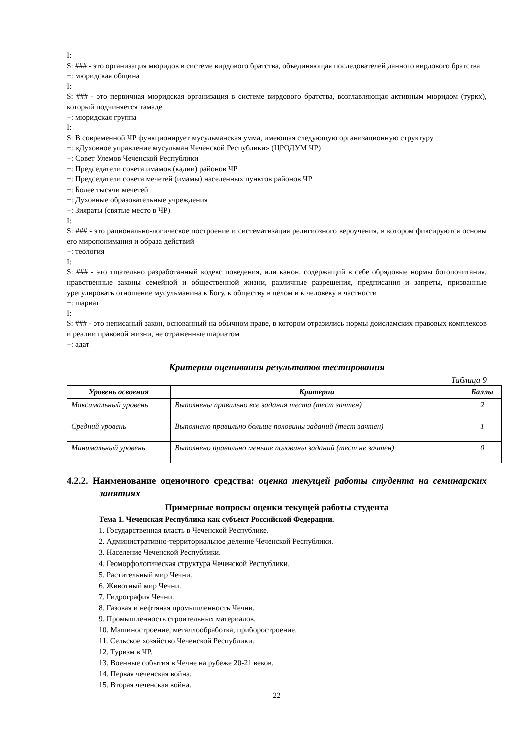I:
S: ### - это организация мюридов в системе вирдового братства, объединяющая последователей данного вирдового братства
+: мюридская община
I:
S: ### - это первичная мюридская организация в системе вирдового братства, возглавляющая активным мюридом (туркх), который подчиняется тамаде
+: мюридская группа
I:
S: В современной ЧР функционирует мусульманская умма, имеющая следующую организационную структуру
+: «Духовное управление мусульман Чеченской Республики» (ЦРОДУМ ЧР)
+: Совет Улемов Чеченской Республики
+: Председатели совета имамов (кадии) районов ЧР
+: Председатели совета мечетей (имамы) населенных пунктов районов ЧР
+: Более тысячи мечетей
+: Духовные образовательные учреждения
+: Зияраты (святые место в ЧР)
I:
S: ### - это рационально-логическое построение и систематизация религиозного вероучения, в котором фиксируются основы его миропонимания и образа действий
+: теология
I:
S: ### - это тщательно разработанный кодекс поведения, или канон, содержащий в себе обрядовые нормы богопочитания, нравственные законы семейной и общественной жизни, различные разрешения, предписания и запреты, призванные урегулировать отношение мусульманина к Богу, к обществу в целом и к человеку в частности
+: шариат
I:
S: ### - это неписаный закон, основанный на обычном праве, в котором отразились нормы доисламских правовых комплексов и реалии правовой жизни, не отраженные шариатом
+: адат
Критерии оценивания результатов тестирования
Таблица 9
| Уровень освоения | Критерии | Баллы |
| --- | --- | --- |
| Максимальный уровень | Выполнены правильно все задания теста (тест зачтен) | 2 |
| Средний уровень | Выполнено правильно больше половины заданий (тест зачтен) | 1 |
| Минимальный уровень | Выполнено правильно меньше половины заданий (тест не зачтен) | 0 |
4.2.2. Наименование оценочного средства: оценка текущей работы студента на семинарских занятиях
Примерные вопросы оценки текущей работы студента
Тема 1. Чеченская Республика как субъект Российской Федерации.
1. Государственная власть в Чеченской Республике.
2. Административно-территориальное деление Чеченской Республики.
3. Население Чеченской Республики.
4. Геоморфологическая структура Чеченской Республики.
5. Растительный мир Чечни.
6. Животный мир Чечни.
7. Гидрография Чечни.
8. Газовая и нефтяная промышленность Чечни.
9. Промышленность строительных материалов.
10. Машиностроение, металлообработка, приборостроение.
11. Сельское хозяйство Чеченской Республики.
12. Туризм в ЧР.
13. Военные события в Чечне на рубеже 20-21 веков.
14. Первая чеченская война.
15. Вторая чеченская война.
22